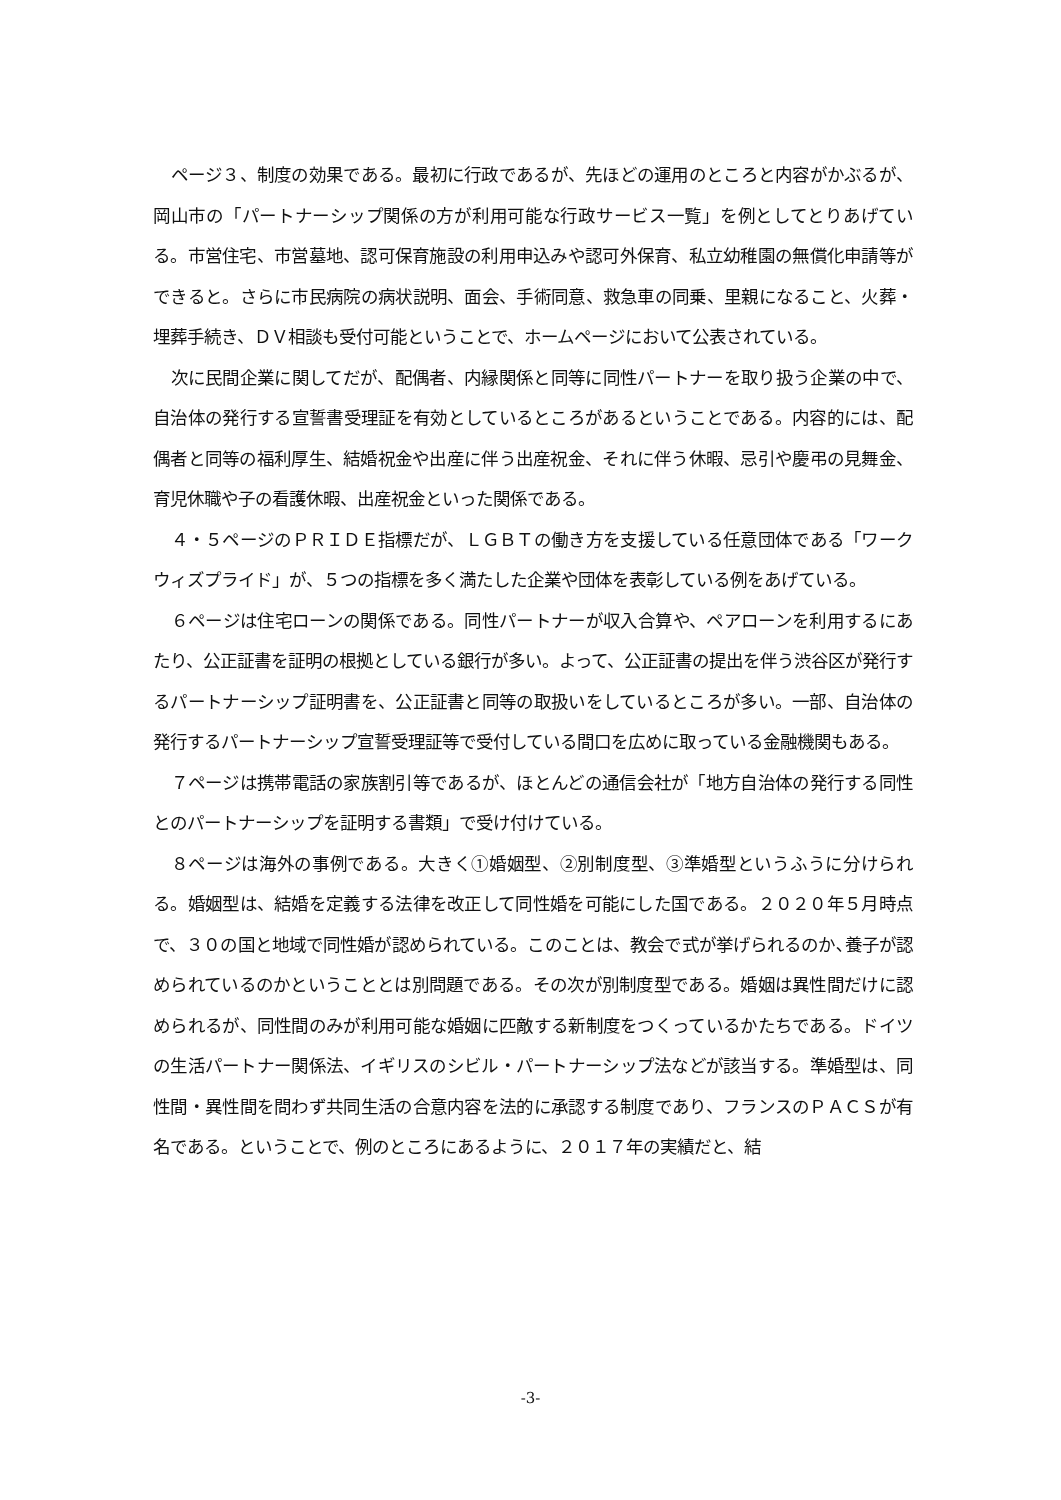ページ３、制度の効果である。最初に行政であるが、先ほどの運用のところと内容がかぶるが、岡山市の「パートナーシップ関係の方が利用可能な行政サービス一覧」を例としてとりあげている。市営住宅、市営墓地、認可保育施設の利用申込みや認可外保育、私立幼稚園の無償化申請等ができると。さらに市民病院の病状説明、面会、手術同意、救急車の同乗、里親になること、火葬・埋葬手続き、ＤＶ相談も受付可能ということで、ホームページにおいて公表されている。
次に民間企業に関してだが、配偶者、内縁関係と同等に同性パートナーを取り扱う企業の中で、自治体の発行する宣誓書受理証を有効としているところがあるということである。内容的には、配偶者と同等の福利厚生、結婚祝金や出産に伴う出産祝金、それに伴う休暇、忌引や慶弔の見舞金、育児休職や子の看護休暇、出産祝金といった関係である。
４・５ページのＰＲＩＤＥ指標だが、ＬＧＢＴの働き方を支援している任意団体である「ワークウィズプライド」が、５つの指標を多く満たした企業や団体を表彰している例をあげている。
６ページは住宅ローンの関係である。同性パートナーが収入合算や、ペアローンを利用するにあたり、公正証書を証明の根拠としている銀行が多い。よって、公正証書の提出を伴う渋谷区が発行するパートナーシップ証明書を、公正証書と同等の取扱いをしているところが多い。一部、自治体の発行するパートナーシップ宣誓受理証等で受付している間口を広めに取っている金融機関もある。
７ページは携帯電話の家族割引等であるが、ほとんどの通信会社が「地方自治体の発行する同性とのパートナーシップを証明する書類」で受け付けている。
８ページは海外の事例である。大きく①婚姻型、②別制度型、③準婚型というふうに分けられる。婚姻型は、結婚を定義する法律を改正して同性婚を可能にした国である。２０２０年５月時点で、３０の国と地域で同性婚が認められている。このことは、教会で式が挙げられるのか､養子が認められているのかということとは別問題である。その次が別制度型である。婚姻は異性間だけに認められるが、同性間のみが利用可能な婚姻に匹敵する新制度をつくっているかたちである。ドイツの生活パートナー関係法、イギリスのシビル・パートナーシップ法などが該当する。準婚型は、同性間・異性間を問わず共同生活の合意内容を法的に承認する制度であり、フランスのＰＡＣＳが有名である。ということで、例のところにあるように、２０１７年の実績だと、結
-3-